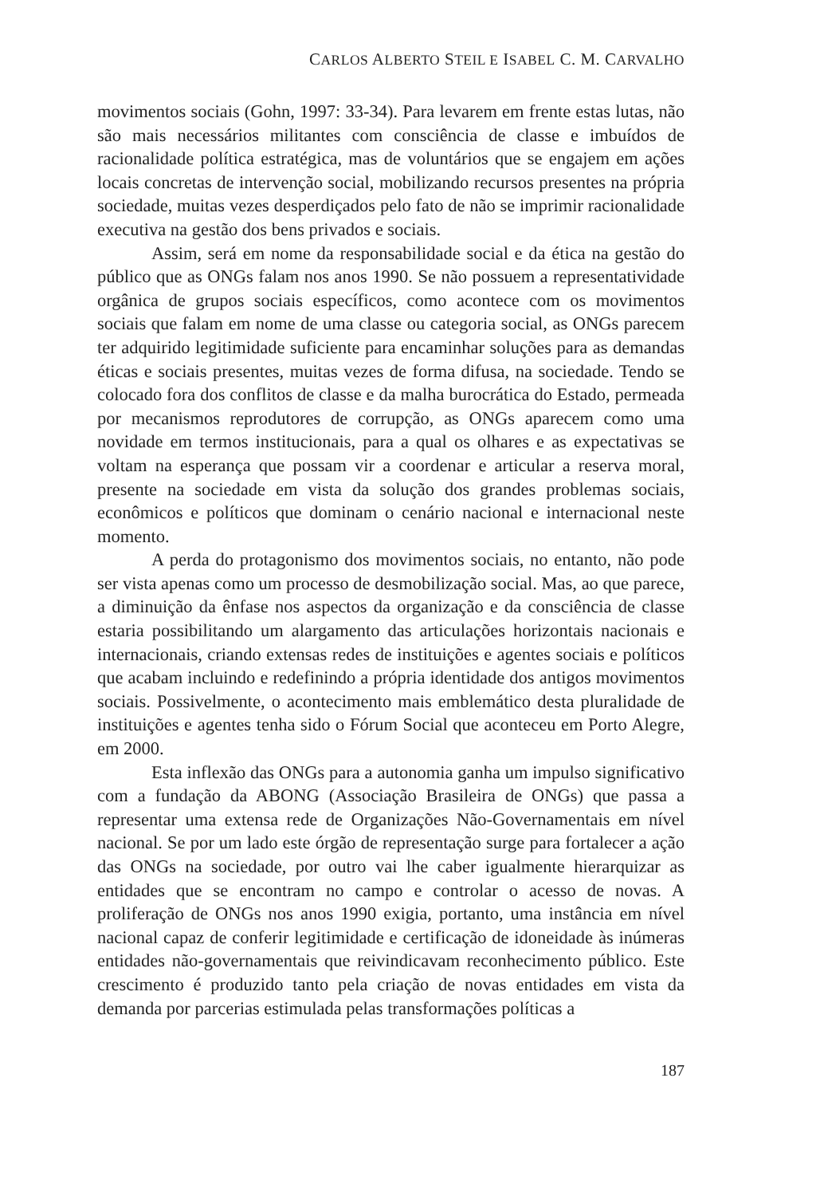CARLOS ALBERTO STEIL E ISABEL C. M. CARVALHO
movimentos sociais (Gohn, 1997: 33-34). Para levarem em frente estas lutas, não são mais necessários militantes com consciência de classe e imbuídos de racionalidade política estratégica, mas de voluntários que se engajem em ações locais concretas de intervenção social, mobilizando recursos presentes na própria sociedade, muitas vezes desperdiçados pelo fato de não se imprimir racionalidade executiva na gestão dos bens privados e sociais.
Assim, será em nome da responsabilidade social e da ética na gestão do público que as ONGs falam nos anos 1990. Se não possuem a representatividade orgânica de grupos sociais específicos, como acontece com os movimentos sociais que falam em nome de uma classe ou categoria social, as ONGs parecem ter adquirido legitimidade suficiente para encaminhar soluções para as demandas éticas e sociais presentes, muitas vezes de forma difusa, na sociedade. Tendo se colocado fora dos conflitos de classe e da malha burocrática do Estado, permeada por mecanismos reprodutores de corrupção, as ONGs aparecem como uma novidade em termos institucionais, para a qual os olhares e as expectativas se voltam na esperança que possam vir a coordenar e articular a reserva moral, presente na sociedade em vista da solução dos grandes problemas sociais, econômicos e políticos que dominam o cenário nacional e internacional neste momento.
A perda do protagonismo dos movimentos sociais, no entanto, não pode ser vista apenas como um processo de desmobilização social. Mas, ao que parece, a diminuição da ênfase nos aspectos da organização e da consciência de classe estaria possibilitando um alargamento das articulações horizontais nacionais e internacionais, criando extensas redes de instituições e agentes sociais e políticos que acabam incluindo e redefinindo a própria identidade dos antigos movimentos sociais. Possivelmente, o acontecimento mais emblemático desta pluralidade de instituições e agentes tenha sido o Fórum Social que aconteceu em Porto Alegre, em 2000.
Esta inflexão das ONGs para a autonomia ganha um impulso significativo com a fundação da ABONG (Associação Brasileira de ONGs) que passa a representar uma extensa rede de Organizações Não-Governamentais em nível nacional. Se por um lado este órgão de representação surge para fortalecer a ação das ONGs na sociedade, por outro vai lhe caber igualmente hierarquizar as entidades que se encontram no campo e controlar o acesso de novas. A proliferação de ONGs nos anos 1990 exigia, portanto, uma instância em nível nacional capaz de conferir legitimidade e certificação de idoneidade às inúmeras entidades não-governamentais que reivindicavam reconhecimento público. Este crescimento é produzido tanto pela criação de novas entidades em vista da demanda por parcerias estimulada pelas transformações políticas a
187